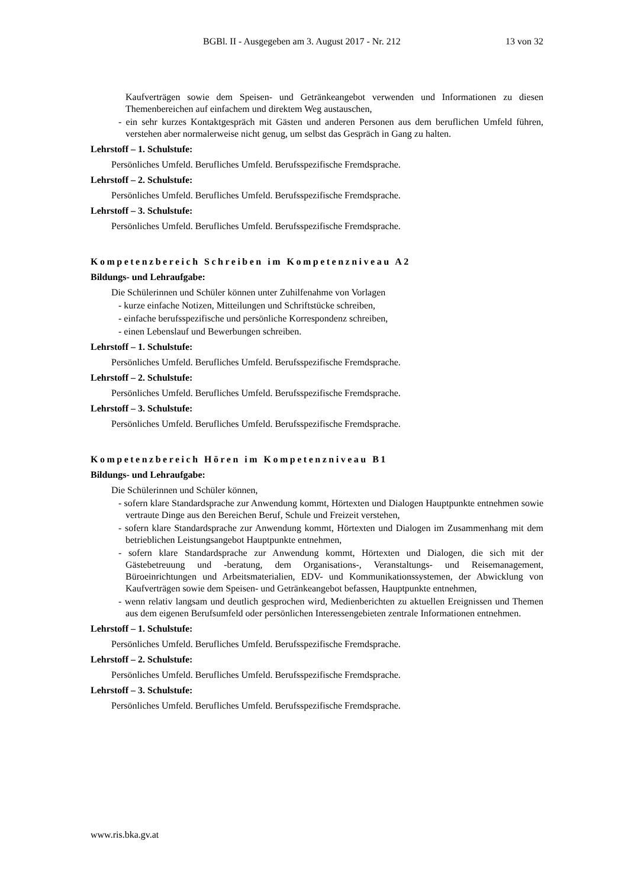BGBl. II - Ausgegeben am 3. August 2017 - Nr. 212 13 von 32
Kaufverträgen sowie dem Speisen- und Getränkeangebot verwenden und Informationen zu diesen Themenbereichen auf einfachem und direktem Weg austauschen,
- ein sehr kurzes Kontaktgespräch mit Gästen und anderen Personen aus dem beruflichen Umfeld führen, verstehen aber normalerweise nicht genug, um selbst das Gespräch in Gang zu halten.
Lehrstoff – 1. Schulstufe:
Persönliches Umfeld. Berufliches Umfeld. Berufsspezifische Fremdsprache.
Lehrstoff – 2. Schulstufe:
Persönliches Umfeld. Berufliches Umfeld. Berufsspezifische Fremdsprache.
Lehrstoff – 3. Schulstufe:
Persönliches Umfeld. Berufliches Umfeld. Berufsspezifische Fremdsprache.
Kompetenzbereich Schreiben im Kompetenzniveau A2
Bildungs- und Lehraufgabe:
Die Schülerinnen und Schüler können unter Zuhilfenahme von Vorlagen
- kurze einfache Notizen, Mitteilungen und Schriftstücke schreiben,
- einfache berufsspezifische und persönliche Korrespondenz schreiben,
- einen Lebenslauf und Bewerbungen schreiben.
Lehrstoff – 1. Schulstufe:
Persönliches Umfeld. Berufliches Umfeld. Berufsspezifische Fremdsprache.
Lehrstoff – 2. Schulstufe:
Persönliches Umfeld. Berufliches Umfeld. Berufsspezifische Fremdsprache.
Lehrstoff – 3. Schulstufe:
Persönliches Umfeld. Berufliches Umfeld. Berufsspezifische Fremdsprache.
Kompetenzbereich Hören im Kompetenzniveau B1
Bildungs- und Lehraufgabe:
Die Schülerinnen und Schüler können,
- sofern klare Standardsprache zur Anwendung kommt, Hörtexten und Dialogen Hauptpunkte entnehmen sowie vertraute Dinge aus den Bereichen Beruf, Schule und Freizeit verstehen,
- sofern klare Standardsprache zur Anwendung kommt, Hörtexten und Dialogen im Zusammenhang mit dem betrieblichen Leistungsangebot Hauptpunkte entnehmen,
- sofern klare Standardsprache zur Anwendung kommt, Hörtexten und Dialogen, die sich mit der Gästebetreuung und -beratung, dem Organisations-, Veranstaltungs- und Reisemanagement, Büroeinrichtungen und Arbeitsmaterialien, EDV- und Kommunikationssystemen, der Abwicklung von Kaufverträgen sowie dem Speisen- und Getränkeangebot befassen, Hauptpunkte entnehmen,
- wenn relativ langsam und deutlich gesprochen wird, Medienberichten zu aktuellen Ereignissen und Themen aus dem eigenen Berufsumfeld oder persönlichen Interessengebieten zentrale Informationen entnehmen.
Lehrstoff – 1. Schulstufe:
Persönliches Umfeld. Berufliches Umfeld. Berufsspezifische Fremdsprache.
Lehrstoff – 2. Schulstufe:
Persönliches Umfeld. Berufliches Umfeld. Berufsspezifische Fremdsprache.
Lehrstoff – 3. Schulstufe:
Persönliches Umfeld. Berufliches Umfeld. Berufsspezifische Fremdsprache.
www.ris.bka.gv.at